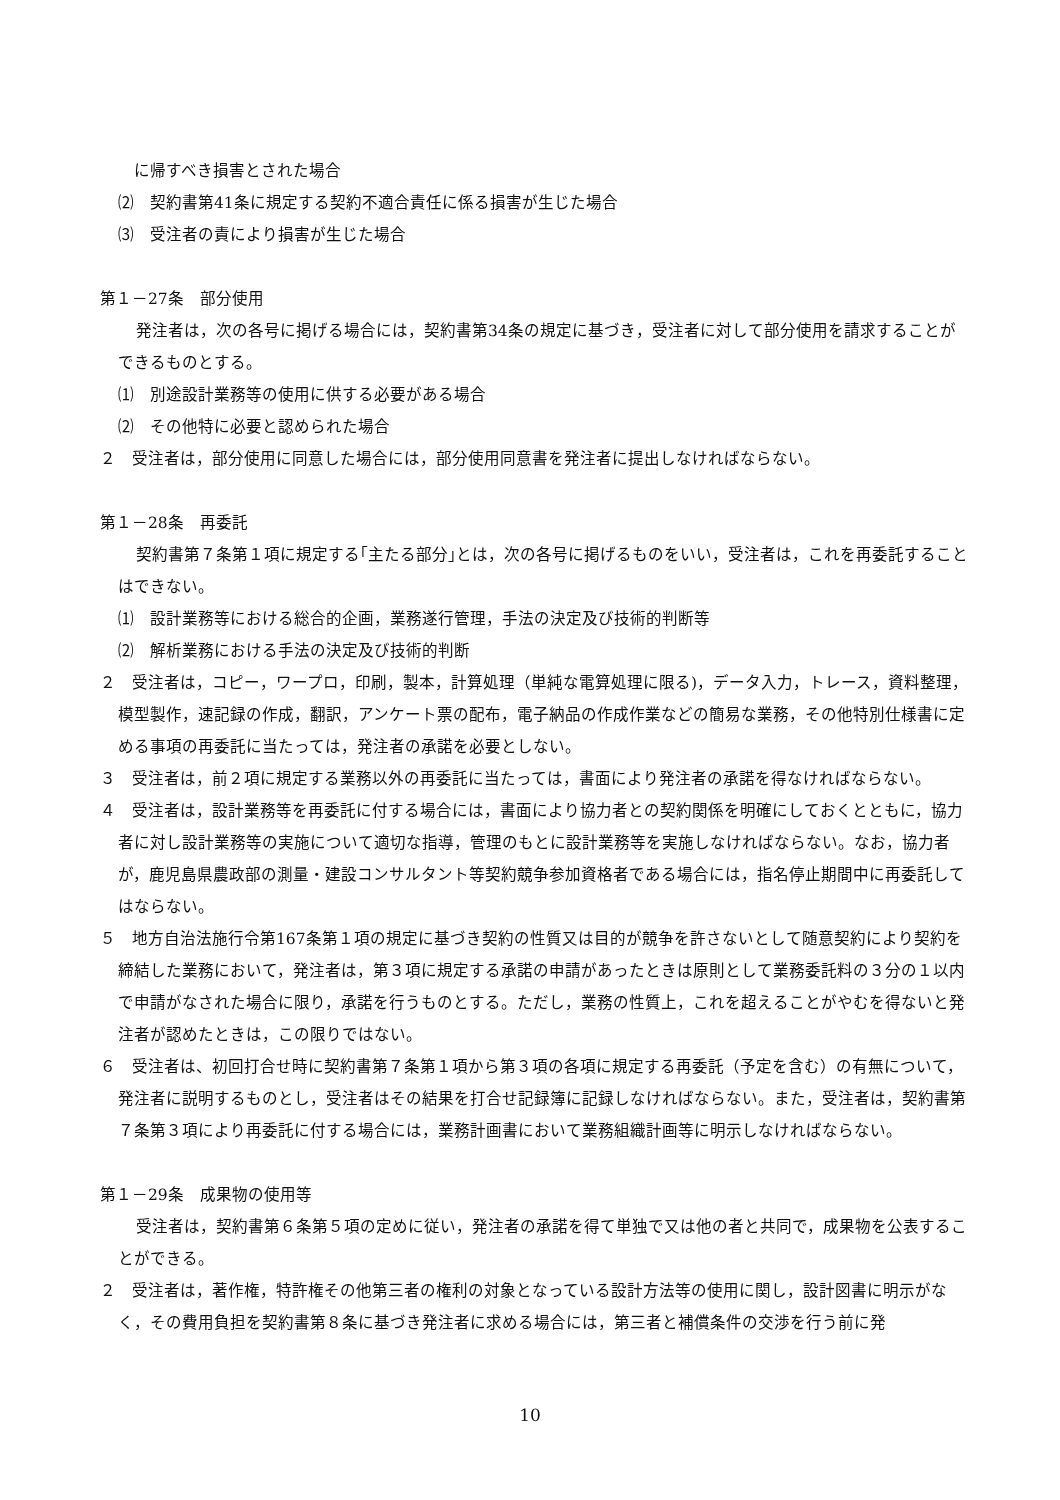に帰すべき損害とされた場合
⑵　契約書第41条に規定する契約不適合責任に係る損害が生じた場合
⑶　受注者の責により損害が生じた場合
第１－27条　部分使用
発注者は，次の各号に掲げる場合には，契約書第34条の規定に基づき，受注者に対して部分使用を請求することができるものとする。
⑴　別途設計業務等の使用に供する必要がある場合
⑵　その他特に必要と認められた場合
２　受注者は，部分使用に同意した場合には，部分使用同意書を発注者に提出しなければならない。
第１－28条　再委託
契約書第７条第１項に規定する｢主たる部分｣とは，次の各号に掲げるものをいい，受注者は，これを再委託することはできない。
⑴　設計業務等における総合的企画，業務遂行管理，手法の決定及び技術的判断等
⑵　解析業務における手法の決定及び技術的判断
２　受注者は，コピー，ワープロ，印刷，製本，計算処理（単純な電算処理に限る)，データ入力，トレース，資料整理，模型製作，速記録の作成，翻訳，アンケート票の配布，電子納品の作成作業などの簡易な業務，その他特別仕様書に定める事項の再委託に当たっては，発注者の承諾を必要としない。
３　受注者は，前２項に規定する業務以外の再委託に当たっては，書面により発注者の承諾を得なければならない。
４　受注者は，設計業務等を再委託に付する場合には，書面により協力者との契約関係を明確にしておくとともに，協力者に対し設計業務等の実施について適切な指導，管理のもとに設計業務等を実施しなければならない。なお，協力者が，鹿児島県農政部の測量・建設コンサルタント等契約競争参加資格者である場合には，指名停止期間中に再委託してはならない。
５　地方自治法施行令第167条第１項の規定に基づき契約の性質又は目的が競争を許さないとして随意契約により契約を締結した業務において，発注者は，第３項に規定する承諾の申請があったときは原則として業務委託料の３分の１以内で申請がなされた場合に限り，承諾を行うものとする。ただし，業務の性質上，これを超えることがやむを得ないと発注者が認めたときは，この限りではない。
６　受注者は、初回打合せ時に契約書第７条第１項から第３項の各項に規定する再委託（予定を含む）の有無について，発注者に説明するものとし，受注者はその結果を打合せ記録簿に記録しなければならない。また，受注者は，契約書第７条第３項により再委託に付する場合には，業務計画書において業務組織計画等に明示しなければならない。
第１－29条　成果物の使用等
受注者は，契約書第６条第５項の定めに従い，発注者の承諾を得て単独で又は他の者と共同で，成果物を公表することができる。
２　受注者は，著作権，特許権その他第三者の権利の対象となっている設計方法等の使用に関し，設計図書に明示がなく，その費用負担を契約書第８条に基づき発注者に求める場合には，第三者と補償条件の交渉を行う前に発
10